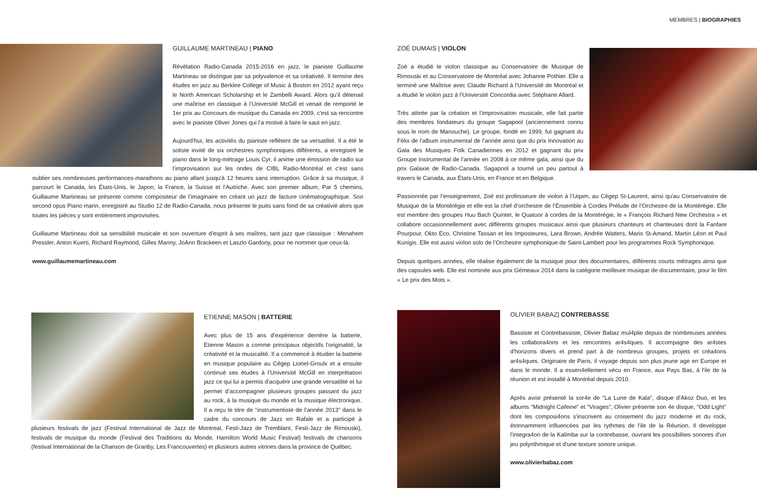MEMBRES | BIOGRAPHIES
GUILLAUME MARTINEAU | PIANO
Révélation Radio-Canada 2015-2016 en jazz, le pianiste Guillaume Martineau se distingue par sa polyvalence et sa créativité. Il termine des études en jazz au Berklee College of Music à Boston en 2012 ayant reçu le North American Scholarship et le Zambelli Award. Alors qu’il détenait une maîtrise en classique à l’Université McGill et venait de remporté le 1er prix au Concours de musique du Canada en 2009, c'est sa rencontre avec le pianiste Oliver Jones qui l’a motivé à faire le saut en jazz.
Aujourd’hui, les activités du pianiste reflètent de sa versatilité. Il a été le soliste invité de six orchestres symphoniques différents, a enregistré le piano dans le long-métrage Louis Cyr, il anime une émission de radio sur l’improvisation sur les ondes de CIBL Radio-Montréal et c'est sans oublier ses nombreuses performances-marathons au piano allant jusqu'à 12 heures sans interruption. Grâce à sa musique, il parcourt le Canada, les États-Unis, le Japon, la France, la Suisse et l’Autriche. Avec son premier album, Par 5 chemins, Guillaume Martineau se présente comme compositeur de l’imaginaire en créant un jazz de facture cinématographique. Son second opus Piano marin, enregistré au Studio 12 de Radio-Canada, nous présente le puits sans fond de sa créativié alors que toutes les pièces y sont entièrement improvisées.
Guillaume Martineau doit sa sensibilité musicale et son ouverture d’esprit à ses maîtres, tant jazz que classique : Menahem Pressler, Anton Kuerti, Richard Raymond, Gilles Manny, JoAnn Brackeen et Laszlo Gardony, pour ne nommer que ceux-là.
www.guillaumemartineau.com
ETIENNE MASON | BATTERIE
Avec plus de 15 ans d’expérience derrière la batterie, Etienne Mason a comme principaux objectifs l’originalité, la créativité et la musicalité. Il a commencé à étudier la batterie en musique populaire au Cégep Lionel-Groulx et a ensuite continué ses études à l’Université McGill en interprétation jazz ce qui lui a permis d'acquérir une grande versatilité et lui permet d’accompagner plusieurs groupes passant du jazz au rock, à la musique du monde et la musique électronique. Il a reçu le titre de “instrumentiste de l’année 2013” dans le cadre du concours de Jazz en Rafale et a participé à plusieurs festivals de jazz (Festival International de Jazz de Montreal, Festi-Jazz de Tremblant, Festi-Jazz de Rimouski), festivals de musique du monde (Festival des Traditions du Monde, Hamilton World Music Festival) festivals de chansons (festival International de la Chanson de Granby, Les Francouvertes) et plusieurs autres vitrines dans la province de Québec.
ZOÉ DUMAIS | VIOLON
Zoé a étudié le violon classique au Conservatoire de Musique de Rimouski et au Conservatoire de Montréal avec Johanne Pothier. Elle a terminé une Maîtrise avec Claude Richard à l'Université de Montréal et a étudié le violon jazz à l’Université Concordia avec Stéphane Allard.
Très attirée par la création et l’improvisation musicale, elle fait partie des membres fondateurs du groupe Sagapool (anciennement connu sous le nom de Manouche). Le groupe, fondé en 1999, fut gagnant du Félix de l’album instrumental de l’année ainsi que du prix Innovation au Gala des Musiques Folk Canadiennes en 2012 et gagnant du prix Groupe Instrumental de l’année en 2008 à ce même gala, ainsi que du prix Galaxie de Radio-Canada. Sagapool a tourné un peu partout à travers le Canada, aux États-Unis, en France et en Belgique.
Passionnée par l’enseignement, Zoé est professeure de violon à l’Uqam, au Cégep St-Laurent, ainsi qu'au Conservatoire de Musique de la Montérégie et elle est la chef d’orchestre de l’Ensemble à Cordes Prélude de l’Orchestre de la Montérégie. Elle est membre des groupes Huu Bach Quintet, le Quatuor à cordes de la Montérégie, le « François Richard New Orchestra » et collabore occasionnellement avec différents groupes musicaux ainsi que plusieurs chanteurs et chanteuses dont la Fanfare Pourpour, Okto Eco, Christine Tassan et les Imposteures, Lara Brown, Andrée Watters, Mario St-Amand, Martin Léon et Paul Kunigis. Elle est aussi violon solo de l’Orchestre symphonique de Saint-Lambert pour les programmes Rock Symphonique.
Depuis quelques années, elle réalise également de la musique pour des documentaires, différents courts métrages ainsi que des capsules web. Elle est nominée aux prix Gémeaux 2014 dans la catégorie meilleure musique de documentaire, pour le film « Le prix des Mots ».
OLIVIER BABAZ| CONTREBASSE
Bassiste et Contrebassiste, Olivier Babaz mul4plie depuis de nombreuses années les collabora4ons et les rencontres ar4s4ques. Il accompagne des ar4stes d'horizons divers et prend part à de nombreux groupes, projets et créa4ons ar4s4ques. Originaire de Paris, il voyage depuis son plus jeune age en Europe et dans le monde. Il a essen4ellement vécu en France, aux Pays Bas, à l'ile de la réunion et est installé à Montréal depuis 2010.
Après avoir présenté la sor4e de "La Lune de Kala", disque d'Akoz Duo, et les albums "Midnight Cafeine" et "Virages", Olivier présente son 4e disque, "Odd Light" dont les composi4ons s'inscrivent au croisement du jazz moderne et du rock, étonnamment influencées par les rythmes de l'ile de la Réunion. Il developpe l'integra4on de la Kalimba sur la contrebasse, ouvrant les possibilites sonores d'un jeu polyrithmique et d'une texture sonore unique.
www.olivierbabaz.com